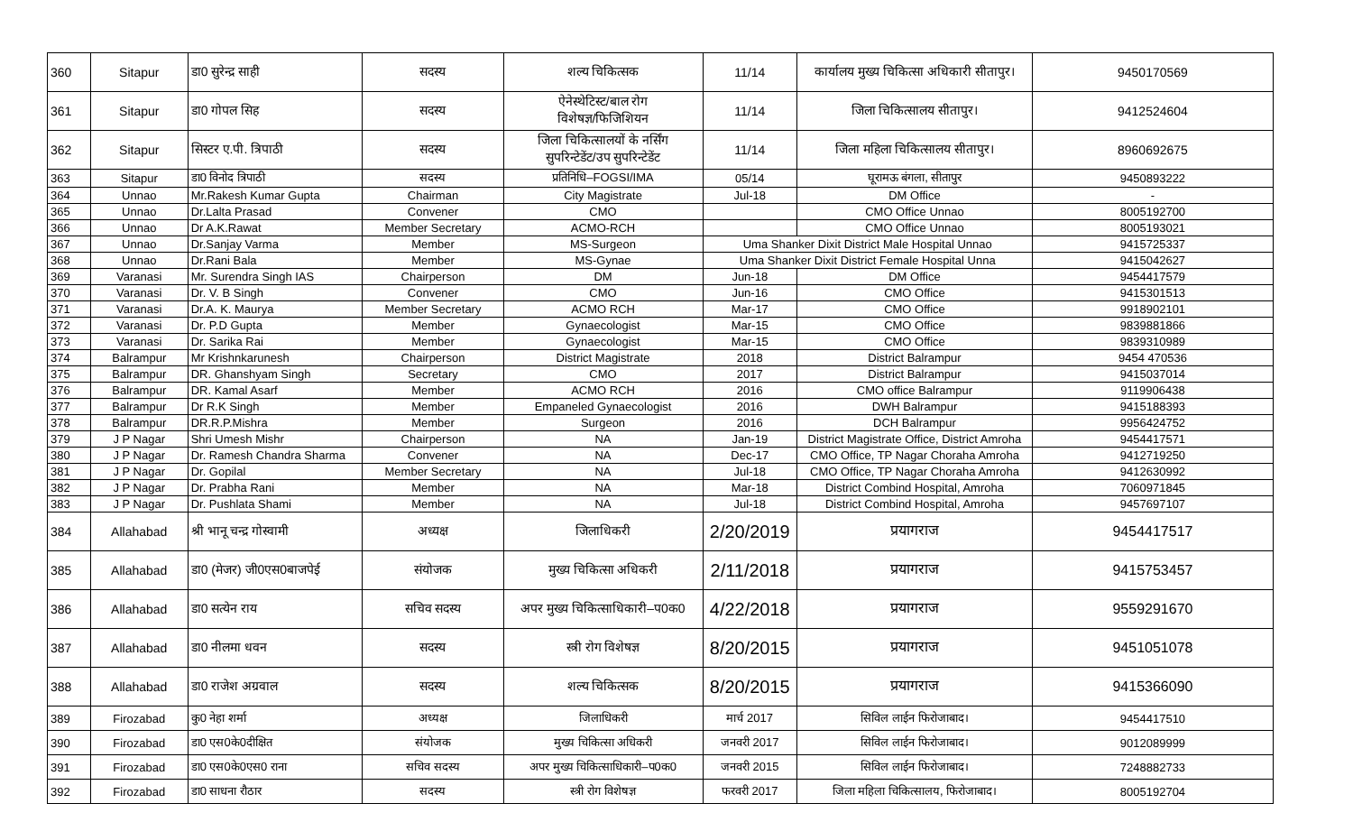| 360 | Sitapur | डा0 सुरेन्द्र साही | सदस्य | शल्य चिकित्सक | 11/14 | कार्यालय मुख्य चिकित्सा अधिकारी सीतापुर। | 9450170569 |
| 361 | Sitapur | डा0 गोपल सिह | सदस्य | ऐनेस्थेटिस्ट/बाल रोग विशेषज्ञ/फिजिशियन | 11/14 | जिला चिकित्सालय सीतापुर। | 9412524604 |
| 362 | Sitapur | सिस्टर ए.पी. त्रिपाठी | सदस्य | जिला चिकित्सालयों के नर्सिंग सुपरिन्टेडेंट/उप सुपरिन्टेडेंट | 11/14 | जिला महिला चिकित्सालय सीतापुर। | 8960692675 |
| 363 | Sitapur | डा0 विनोद त्रिपाठी | सदस्य | प्रतिनिधि–FOGSI/IMA | 05/14 | घूरामऊ बंगला, सीतापुर | 9450893222 |
| 364 | Unnao | Mr.Rakesh Kumar Gupta | Chairman | City Magistrate | Jul-18 | DM Office | - |
| 365 | Unnao | Dr.Lalta Prasad | Convener | CMO | | CMO Office Unnao | 8005192700 |
| 366 | Unnao | Dr A.K.Rawat | Member Secretary | ACMO-RCH | | CMO Office Unnao | 8005193021 |
| 367 | Unnao | Dr.Sanjay Varma | Member | MS-Surgeon | Uma Shanker Dixit District Male Hospital Unnao | | 9415725337 |
| 368 | Unnao | Dr.Rani Bala | Member | MS-Gynae | Uma Shanker Dixit District Female Hospital Unna | | 9415042627 |
| 369 | Varanasi | Mr. Surendra Singh IAS | Chairperson | DM | Jun-18 | DM Office | 9454417579 |
| 370 | Varanasi | Dr. V. B Singh | Convener | CMO | Jun-16 | CMO Office | 9415301513 |
| 371 | Varanasi | Dr.A. K. Maurya | Member Secretary | ACMO RCH | Mar-17 | CMO Office | 9918902101 |
| 372 | Varanasi | Dr. P.D Gupta | Member | Gynaecologist | Mar-15 | CMO Office | 9839881866 |
| 373 | Varanasi | Dr. Sarika Rai | Member | Gynaecologist | Mar-15 | CMO Office | 9839310989 |
| 374 | Balrampur | Mr Krishnkarunesh | Chairperson | District Magistrate | 2018 | District Balrampur | 9454 470536 |
| 375 | Balrampur | DR. Ghanshyam Singh | Secretary | CMO | 2017 | District Balrampur | 9415037014 |
| 376 | Balrampur | DR. Kamal Asarf | Member | ACMO RCH | 2016 | CMO office Balrampur | 9119906438 |
| 377 | Balrampur | Dr R.K Singh | Member | Empaneled Gynaecologist | 2016 | DWH Balrampur | 9415188393 |
| 378 | Balrampur | DR.R.P.Mishra | Member | Surgeon | 2016 | DCH Balrampur | 9956424752 |
| 379 | J P Nagar | Shri Umesh Mishr | Chairperson | NA | Jan-19 | District Magistrate Office, District Amroha | 9454417571 |
| 380 | J P Nagar | Dr. Ramesh Chandra Sharma | Convener | NA | Dec-17 | CMO Office, TP Nagar Choraha Amroha | 9412719250 |
| 381 | J P Nagar | Dr. Gopilal | Member Secretary | NA | Jul-18 | CMO Office, TP Nagar Choraha Amroha | 9412630992 |
| 382 | J P Nagar | Dr. Prabha Rani | Member | NA | Mar-18 | District Combind Hospital, Amroha | 7060971845 |
| 383 | J P Nagar | Dr. Pushlata Shami | Member | NA | Jul-18 | District Combind Hospital, Amroha | 9457697107 |
| 384 | Allahabad | श्री भानू चन्द्र गोस्वामी | अध्यक्ष | जिलाधिकरी | 2/20/2019 | प्रयागराज | 9454417517 |
| 385 | Allahabad | डा0 (मेजर) जी0एस0बाजपेई | संयोजक | मुख्य चिकित्सा अधिकरी | 2/11/2018 | प्रयागराज | 9415753457 |
| 386 | Allahabad | डा0 सत्येन राय | सचिव सदस्य | अपर मुख्य चिकित्साधिकारी–प0क0 | 4/22/2018 | प्रयागराज | 9559291670 |
| 387 | Allahabad | डा0 नीलमा धवन | सदस्य | स्त्री रोग विशेषज्ञ | 8/20/2015 | प्रयागराज | 9451051078 |
| 388 | Allahabad | डा0 राजेश अग्रवाल | सदस्य | शल्य चिकित्सक | 8/20/2015 | प्रयागराज | 9415366090 |
| 389 | Firozabad | कु0 नेहा शर्मा | अध्यक्ष | जिलाधिकरी | मार्च 2017 | सिविल लाईन फिरोजाबाद। | 9454417510 |
| 390 | Firozabad | डा0 एस0के0दीक्षित | संयोजक | मुख्य चिकित्सा अधिकरी | जनवरी 2017 | सिविल लाईन फिरोजाबाद। | 9012089999 |
| 391 | Firozabad | डा0 एस0के0एस0 राना | सचिव सदस्य | अपर मुख्य चिकित्साधिकारी–प0क0 | जनवरी 2015 | सिविल लाईन फिरोजाबाद। | 7248882733 |
| 392 | Firozabad | डा0 साधना रौठार | सदस्य | स्त्री रोग विशेषज्ञ | फरवरी 2017 | जिला महिला चिकित्सालय, फिरोजाबाद। | 8005192704 |